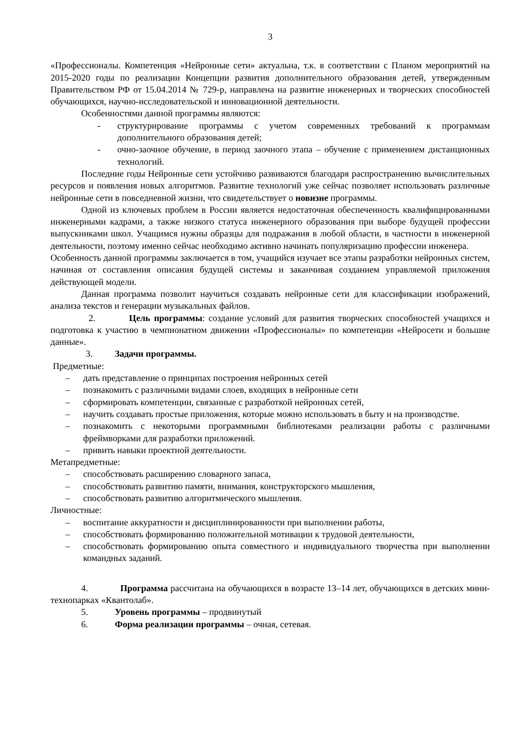3
«Профессионалы. Компетенция «Нейронные сети» актуальна, т.к. в соответствии с Планом мероприятий на 2015-2020 годы по реализации Концепции развития дополнительного образования детей, утвержденным Правительством РФ от 15.04.2014 № 729-р, направлена на развитие инженерных и творческих способностей обучающихся, научно-исследовательской и инновационной деятельности.
Особенностями данной программы являются:
- структурирование программы с учетом современных требований к программам дополнительного образования детей;
- очно-заочное обучение, в период заочного этапа – обучение с применением дистанционных технологий.
Последние годы Нейронные сети устойчиво развиваются благодаря распространению вычислительных ресурсов и появления новых алгоритмов. Развитие технологий уже сейчас позволяет использовать различные нейронные сети в повседневной жизни, что свидетельствует о новизне программы.
Одной из ключевых проблем в России является недостаточная обеспеченность квалифицированными инженерными кадрами, а также низкого статуса инженерного образования при выборе будущей профессии выпускниками школ. Учащимся нужны образцы для подражания в любой области, в частности в инженерной деятельности, поэтому именно сейчас необходимо активно начинать популяризацию профессии инженера.
Особенность данной программы заключается в том, учащийся изучает все этапы разработки нейронных систем, начиная от составления описания будущей системы и заканчивая созданием управляемой приложения действующей модели.
Данная программа позволит научиться создавать нейронные сети для классификации изображений, анализа текстов и генерации музыкальных файлов.
2. Цель программы: создание условий для развития творческих способностей учащихся и подготовка к участию в чемпионатном движении «Профессионалы» по компетенции «Нейросети и большие данные».
3. Задачи программы.
Предметные:
– дать представление о принципах построения нейронных сетей
– познакомить с различными видами слоев, входящих в нейронные сети
– сформировать компетенции, связанные с разработкой нейронных сетей,
– научить создавать простые приложения, которые можно использовать в быту и на производстве.
– познакомить с некоторыми программными библиотеками реализации работы с различными фреймворками для разработки приложений.
– привить навыки проектной деятельности.
Метапредметные:
– способствовать расширению словарного запаса,
– способствовать развитию памяти, внимания, конструкторского мышления,
– способствовать развитию алгоритмического мышления.
Личностные:
– воспитание аккуратности и дисциплинированности при выполнении работы,
– способствовать формированию положительной мотивации к трудовой деятельности,
– способствовать формированию опыта совместного и индивидуального творчества при выполнении командных заданий.
4. Программа рассчитана на обучающихся в возрасте 13–14 лет, обучающихся в детских мини-технопарках «Квантолаб».
5. Уровень программы – продвинутый
6. Форма реализации программы – очная, сетевая.